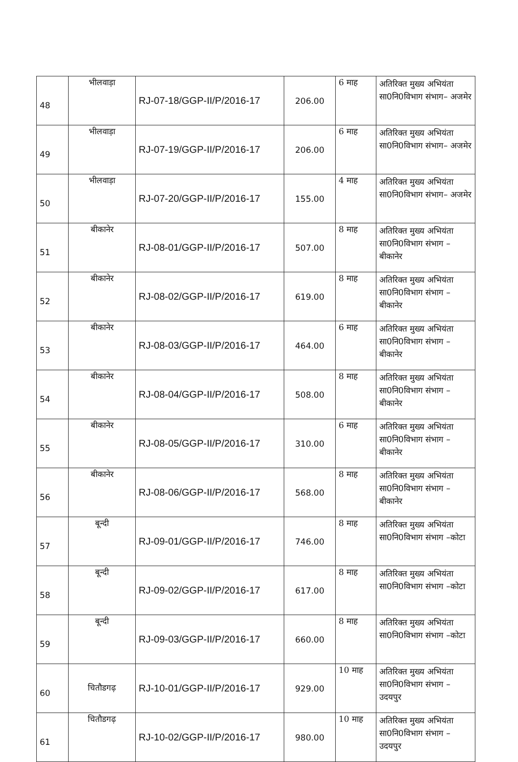| 48 | भीलवाड़ा | RJ-07-18/GGP-II/P/2016-17 | 206.00 | 6 माह | अतिरिक्त मुख्य अभियंता सा0नि0विभाग संभाग– अजमेर |
| 49 | भीलवाड़ा | RJ-07-19/GGP-II/P/2016-17 | 206.00 | 6 माह | अतिरिक्त मुख्य अभियंता सा0नि0विभाग संभाग– अजमेर |
| 50 | भीलवाड़ा | RJ-07-20/GGP-II/P/2016-17 | 155.00 | 4 माह | अतिरिक्त मुख्य अभियंता सा0नि0विभाग संभाग– अजमेर |
| 51 | बीकानेर | RJ-08-01/GGP-II/P/2016-17 | 507.00 | 8 माह | अतिरिक्त मुख्य अभियंता सा0नि0विभाग संभाग –बीकानेर |
| 52 | बीकानेर | RJ-08-02/GGP-II/P/2016-17 | 619.00 | 8 माह | अतिरिक्त मुख्य अभियंता सा0नि0विभाग संभाग –बीकानेर |
| 53 | बीकानेर | RJ-08-03/GGP-II/P/2016-17 | 464.00 | 6 माह | अतिरिक्त मुख्य अभियंता सा0नि0विभाग संभाग –बीकानेर |
| 54 | बीकानेर | RJ-08-04/GGP-II/P/2016-17 | 508.00 | 8 माह | अतिरिक्त मुख्य अभियंता सा0नि0विभाग संभाग –बीकानेर |
| 55 | बीकानेर | RJ-08-05/GGP-II/P/2016-17 | 310.00 | 6 माह | अतिरिक्त मुख्य अभियंता सा0नि0विभाग संभाग –बीकानेर |
| 56 | बीकानेर | RJ-08-06/GGP-II/P/2016-17 | 568.00 | 8 माह | अतिरिक्त मुख्य अभियंता सा0नि0विभाग संभाग –बीकानेर |
| 57 | बून्दी | RJ-09-01/GGP-II/P/2016-17 | 746.00 | 8 माह | अतिरिक्त मुख्य अभियंता सा0नि0विभाग संभाग –कोटा |
| 58 | बून्दी | RJ-09-02/GGP-II/P/2016-17 | 617.00 | 8 माह | अतिरिक्त मुख्य अभियंता सा0नि0विभाग संभाग –कोटा |
| 59 | बून्दी | RJ-09-03/GGP-II/P/2016-17 | 660.00 | 8 माह | अतिरिक्त मुख्य अभियंता सा0नि0विभाग संभाग –कोटा |
| 60 | चितौडगढ़ | RJ-10-01/GGP-II/P/2016-17 | 929.00 | 10 माह | अतिरिक्त मुख्य अभियंता सा0नि0विभाग संभाग –उदयपुर |
| 61 | चितौडगढ़ | RJ-10-02/GGP-II/P/2016-17 | 980.00 | 10 माह | अतिरिक्त मुख्य अभियंता सा0नि0विभाग संभाग –उदयपुर |